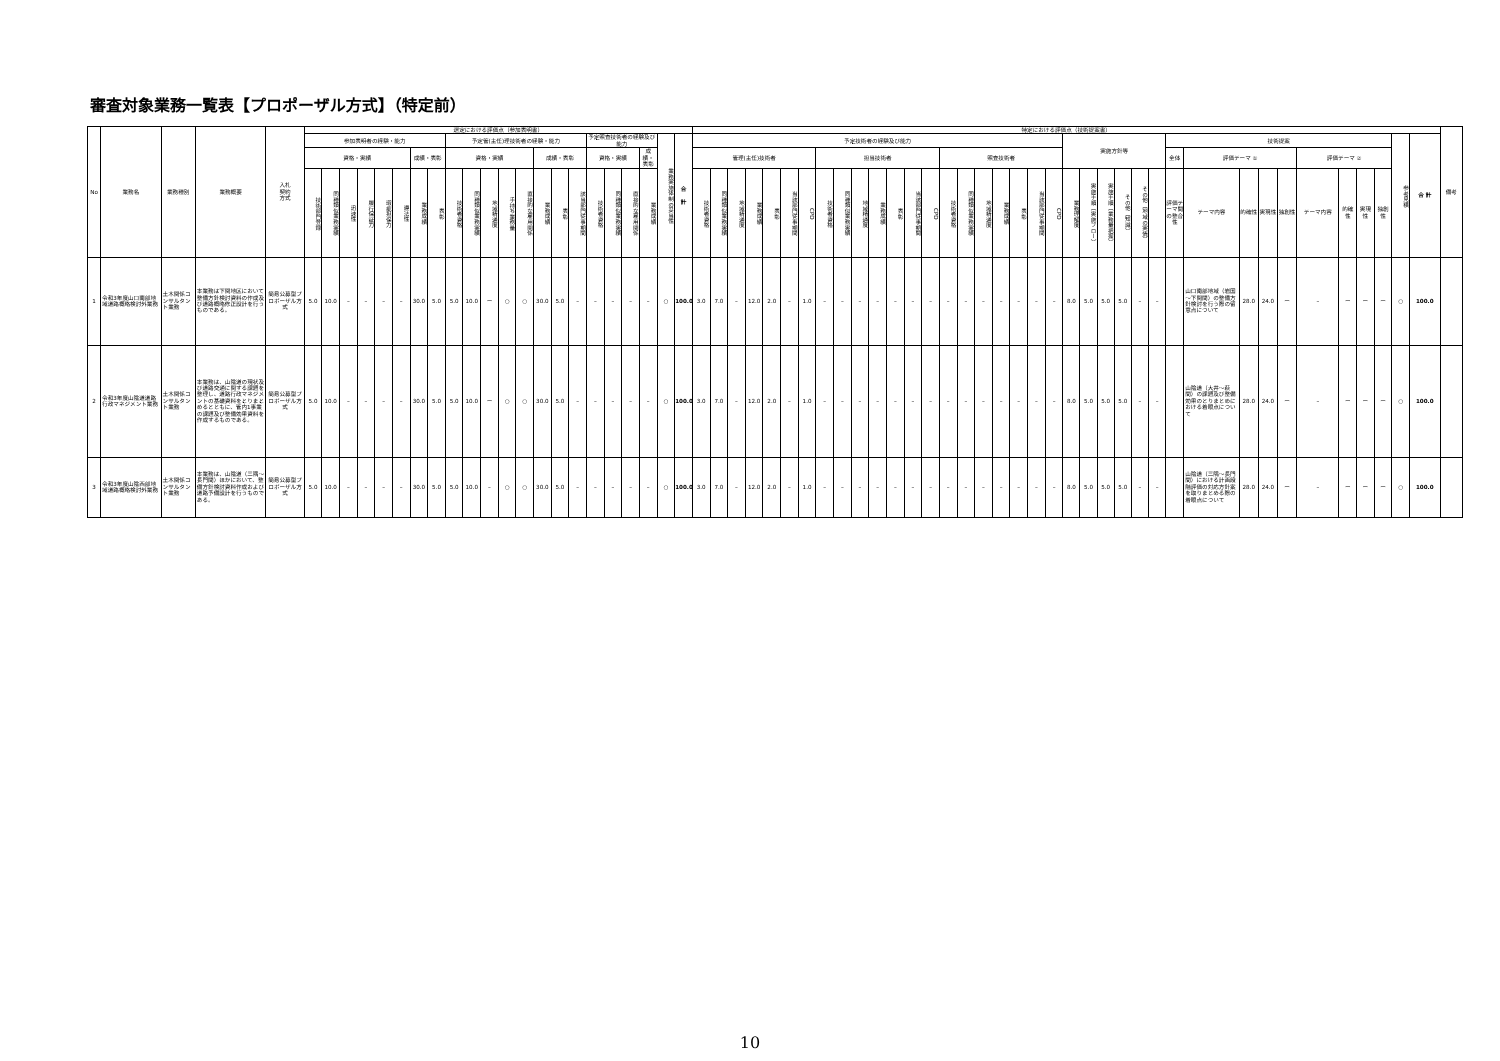審査対象業務一覧表【プロポーザル方式】（特定前）
| No | 業務名 | 業務種別 | 業務概要 | 入札 契約 方式 | 選定における評価点（参加表明書） | | | | | | | | | | | | | | | | | | | | | | 特定における評価点（技術提案書） | | | | | | | | | | | | | | | | | | | | | | | | | | | | | | | | | | | | | | 備考 |
| --- | --- | --- | --- | --- | --- | --- | --- | --- | --- | --- | --- | --- | --- | --- | --- | --- | --- | --- | --- | --- | --- | --- | --- | --- | --- | --- | --- | --- | --- | --- | --- | --- | --- | --- | --- | --- | --- | --- | --- | --- | --- | --- | --- | --- | --- | --- | --- | --- | --- | --- | --- | --- | --- | --- | --- | --- | --- | --- | --- | --- | --- | --- | --- | --- | --- |
| | | | | | 参加表明者の経験・能力 | | | | | | | | 予定管(主任)理技術者の経験・能力 | | | | | | | | 予定照査技術者の経験及び能力 | | | | 業務実施体制の妥当性 | 合 計 | 予定技術者の経験及び能力 | | | | | | | | | | | | | | | | | | | | | 実施方針等 | | | | | | 技術提案 | | | | | | | | | 参考見積 | 合 計 | |
| | | | | | 資格・実績 | | | | | | 成績・表彰 | | 資格・実績 | | | | | 成績・表彰 | | | 資格・実績 | | | 成績・表彰 | | | 管理(主任)技術者 | | | | | | | 担当技術者 | | | | | | | 照査技術者 | | | | | | | | | | | | | 全体 | 評価テーマ ① | | | | 評価テーマ ② | | | | | | |
| | | | | | 技術部門登録 | 同種類似業務実績 | 迅速性 | 履行保証力 | 瑕疵担保力 | 遵法性 | 業務成績 | 表彰 | 技術者資格 | 同種類似業務実績 | 地域精通度 | 手持ち業務量 | 直接的な雇用関係 | 業務成績 | 表彰 | 該当部門従事期間 | 技術者資格 | 同種類似業務実績 | 直接的な雇用関係 | 業務成績 | | | 技術者資格 | 同種類似業務実績 | 地域精通度 | 業務成績 | 表彰 | 当該部門従事期間 | CPD | 技術者資格 | 同種類似業務実績 | 地域精通度 | 業務成績 | 表彰 | 当該部門従事期間 | CPD | 技術者資格 | 同種類似業務実績 | 地域精通度 | 業務成績 | 表彰 | 当該部門従事期間 | CPD | 業務理解度 | 実施手順（実施フロー） | 実施手順（業務量把握） | その他（知識） | その他（地域の実情） | | 評価テーマ間の整合性 | テーマ内容 | 的確性 | 実現性 | 独創性 | テーマ内容 | 的確性 | 実現性 | 独創性 | | | |
| 1 | 令和3年度山口南部地域道路概略検討外業務 | 土木関係コンサルタント業務 | 本業務は下関地区において整備方針検討資料の作成及び道路概略修正設計を行うものである。 | 簡易公募型プロポーザル方式 | 5.0 | 10.0 | – | – | – | – | 30.0 | 5.0 | 5.0 | 10.0 | ー | ○ | ○ | 30.0 | 5.0 | – | – | – | – | – | ○ | 100.0 | 3.0 | 7.0 | – | 12.0 | 2.0 | – | 1.0 | – | – | – | – | – | – | – | – | – | – | – | – | – | – | 8.0 | 5.0 | 5.0 | 5.0 | – | – | | 山口南部地域（岩国～下関間）の整備方針検討を行う際の留意点について | 28.0 | 24.0 | ー | – | ー | ー | ー | ○ | 100.0 | |
| 2 | 令和3年度山陰道道路行政マネジメント業務 | 土木関係コンサルタント業務 | 本業務は、山陰道の現状及び道路交通に関する課題を整理し、道路行政マネジメントの基礎資料をとりまとめるとともに、管内1事業の課題及び整備効果資料を作成するものである。 | 簡易公募型プロポーザル方式 | 5.0 | 10.0 | – | – | – | – | 30.0 | 5.0 | 5.0 | 10.0 | ー | ○ | ○ | 30.0 | 5.0 | – | – | – | – | – | ○ | 100.0 | 3.0 | 7.0 | – | 12.0 | 2.0 | – | 1.0 | – | – | – | – | – | – | – | – | – | – | – | – | – | – | 8.0 | 5.0 | 5.0 | 5.0 | – | – | | 山陰道（大井～萩間）の課題及び整備効果のとりまとめにおける着眼点について | 28.0 | 24.0 | ー | – | ー | ー | ー | ○ | 100.0 | |
| 3 | 令和3年度山陰西部地域道路概略検討外業務 | 土木関係コンサルタント業務 | 本業務は、山陰道（三隅～長門間）ほかにおいて、整備方針検討資料作成および道路予備設計を行うものである。 | 簡易公募型プロポーザル方式 | 5.0 | 10.0 | – | – | – | – | 30.0 | 5.0 | 5.0 | 10.0 | – | ○ | ○ | 30.0 | 5.0 | – | – | – | – | – | ○ | 100.0 | 3.0 | 7.0 | – | 12.0 | 2.0 | – | 1.0 | – | – | – | – | – | – | – | – | – | – | – | – | – | – | 8.0 | 5.0 | 5.0 | 5.0 | – | – | | 山陰道（三隅～長門間）における計画段階評価の対応方針案を取りまとめる際の着眼点について | 28.0 | 24.0 | ー | – | ー | ー | ー | ○ | 100.0 | |
10